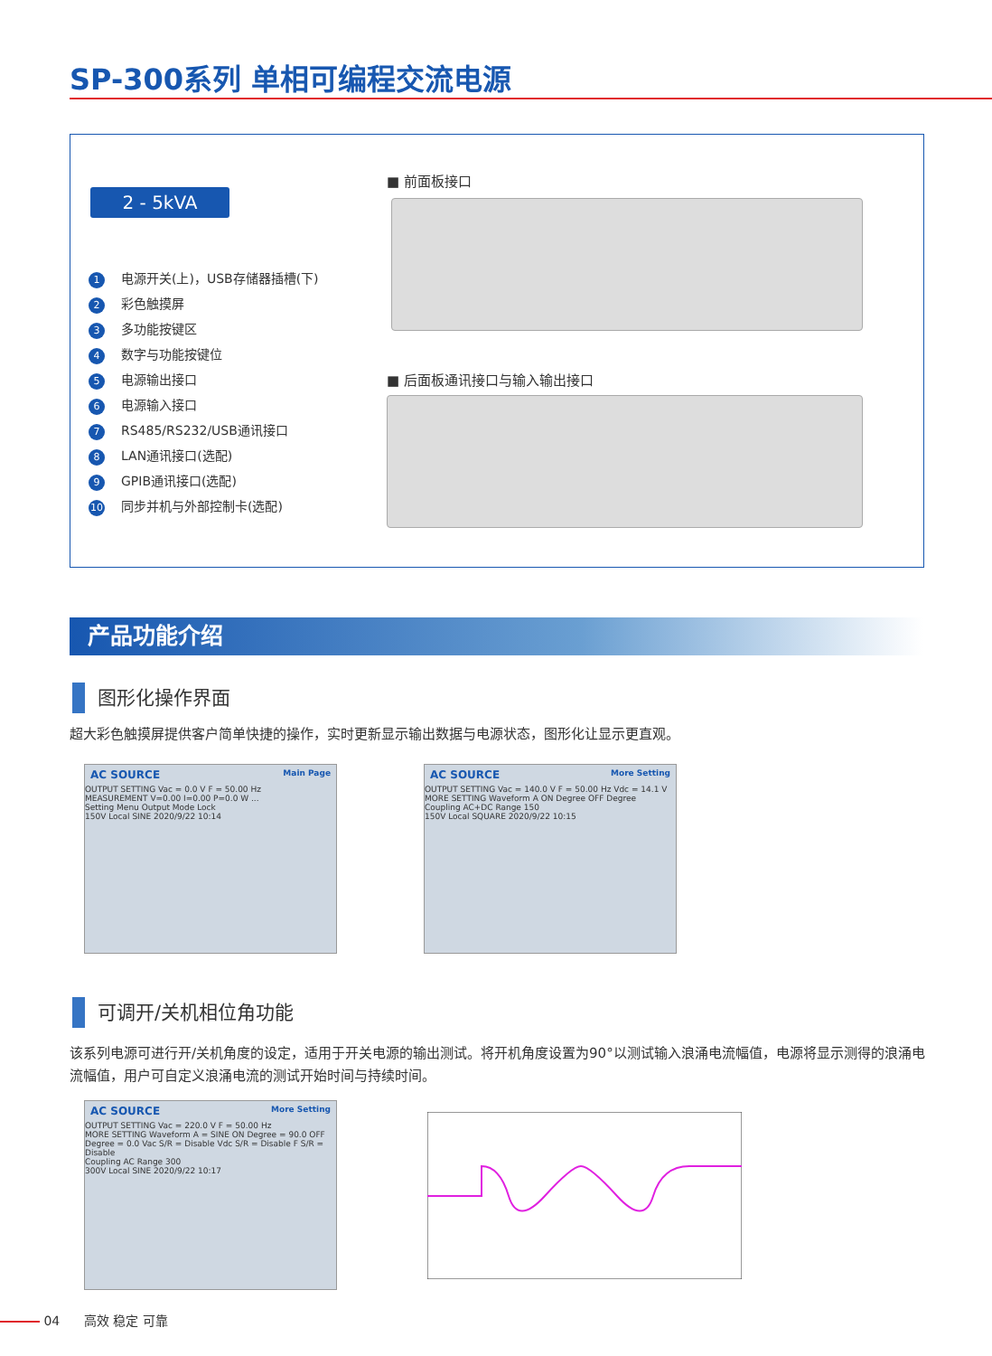SP-300系列 单相可编程交流电源
2 - 5kVA
1 电源开关(上)，USB存储器插槽(下)
2 彩色触摸屏
3 多功能按键区
4 数字与功能按键位
5 电源输出接口
6 电源输入接口
7 RS485/RS232/USB通讯接口
8 LAN通讯接口(选配)
9 GPIB通讯接口(选配)
10 同步并机与外部控制卡(选配)
■ 前面板接口
■ 后面板通讯接口与输入输出接口
产品功能介绍
图形化操作界面
超大彩色触摸屏提供客户简单快捷的操作，实时更新显示输出数据与电源状态，图形化让显示更直观。
AC SOURCE Main Page
OUTPUT SETTING Vac = 0.0 V F = 50.00 Hz
MEASUREMENT V=0.00 I=0.00 P=0.0 W ...
Setting Menu Output Mode Lock
150V Local SINE 2020/9/22 10:14
AC SOURCE More Setting
OUTPUT SETTING Vac = 140.0 V F = 50.00 Hz Vdc = 14.1 V
MORE SETTING Waveform A ON Degree OFF Degree
Coupling AC+DC Range 150
150V Local SQUARE 2020/9/22 10:15
可调开/关机相位角功能
该系列电源可进行开/关机角度的设定，适用于开关电源的输出测试。将开机角度设置为90°以测试输入浪涌电流幅值，电源将显示测得的浪涌电流幅值，用户可自定义浪涌电流的测试开始时间与持续时间。
AC SOURCE More Setting
OUTPUT SETTING Vac = 220.0 V F = 50.00 Hz
MORE SETTING Waveform A = SINE ON Degree = 90.0 OFF Degree = 0.0 Vac S/R = Disable Vdc S/R = Disable F S/R = Disable
Coupling AC Range 300
300V Local SINE 2020/9/22 10:17
04 高效 稳定 可靠